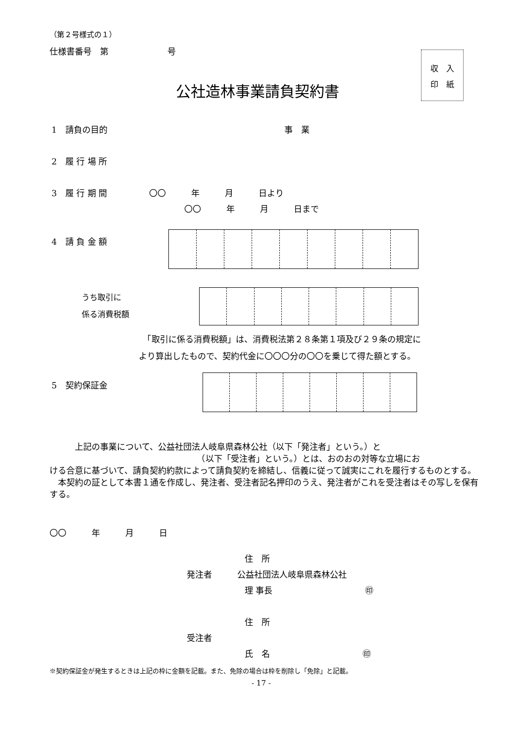（第２号様式の１）
仕様書番号　第　　　　　　　号
収　入
印　紙
公社造林事業請負契約書
1　請負の目的　　　　　　　　　　　　　　　　　　　　　事　業
2　履 行 場 所
3　履 行 期 間　　　　　〇〇　　　年　　　月　　　日より
〇〇　　　年　　　月　　　日まで
4　請 負 金 額
うち取引に
係る消費税額
　「取引に係る消費税額」は、消費税法第２８条第１項及び２９条の規定に
より算出したもので、契約代金に〇〇〇分の〇〇を乗じて得た額とする。
5　契約保証金
　　　上記の事業について、公益社団法人岐阜県森林公社（以下「発注者」という。）と
　　　　　　　　　　　　　　　　　　（以下「受注者」という。）とは、おのおの対等な立場にお
ける合意に基づいて、請負契約約款によって請負契約を締結し、信義に従って誠実にこれを履行するものとする。
　本契約の証として本書１通を作成し、発注者、受注者記名押印のうえ、発注者がこれを受注者はその写しを保有する。
〇〇　　　年　　　月　　　日
住　所
発注者　　　公益社団法人岐阜県森林公社
理 事長　　　　　　　　　　　㊞
住　所
受注者
氏　名　　　　　　　　　　　㊞
※契約保証金が発生するときは上記の枠に金額を記載。また、免除の場合は枠を削除し「免除」と記載。
- 17 -